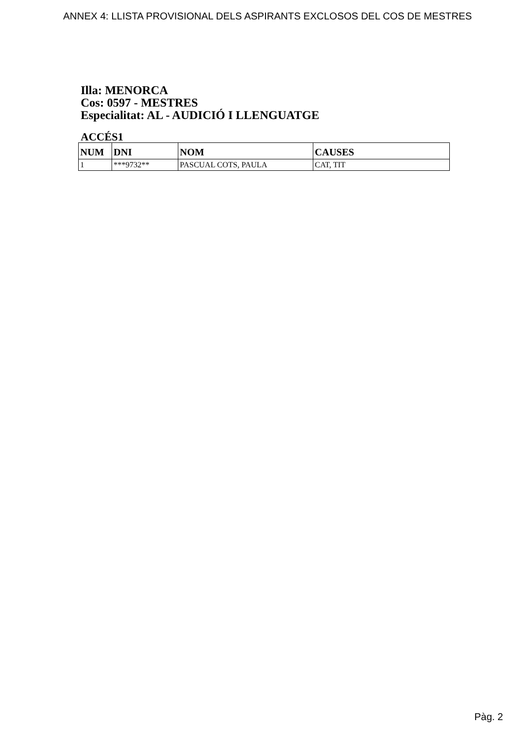ANNEX 4: LLISTA PROVISIONAL DELS ASPIRANTS EXCLOSOS DEL COS DE MESTRES
Illa: MENORCA
Cos: 0597 - MESTRES
Especialitat: AL - AUDICIÓ I LLENGUATGE
ACCÉS1
| NUM | DNI | NOM | CAUSES |
| --- | --- | --- | --- |
| 1 | ***9732** | PASCUAL COTS, PAULA | CAT, TIT |
Pàg. 2